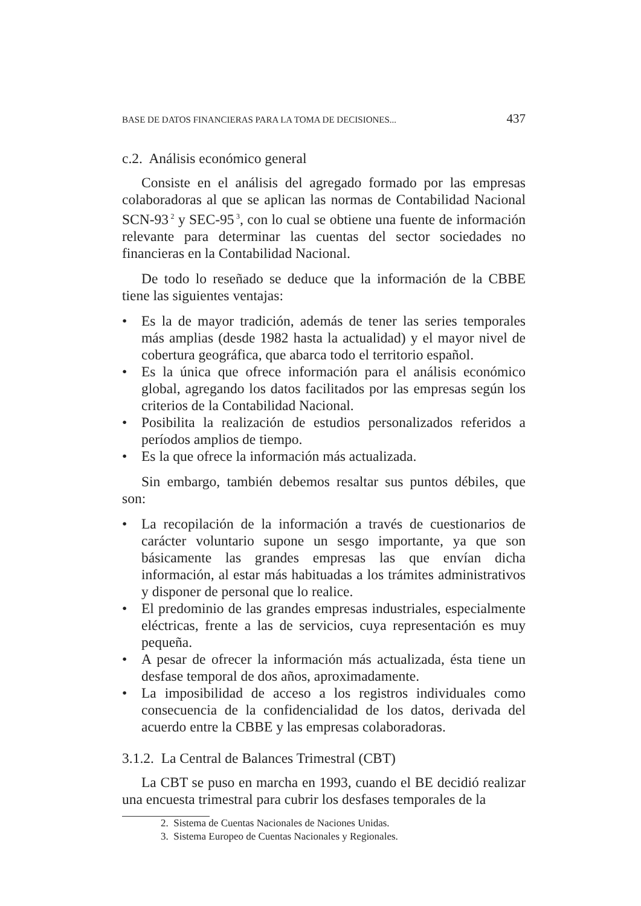BASE DE DATOS FINANCIERAS PARA LA TOMA DE DECISIONES... 437
c.2. Análisis económico general
Consiste en el análisis del agregado formado por las empresas colaboradoras al que se aplican las normas de Contabilidad Nacional SCN-93<sup>2</sup> y SEC-95<sup>3</sup>, con lo cual se obtiene una fuente de información relevante para determinar las cuentas del sector sociedades no financieras en la Contabilidad Nacional.
De todo lo reseñado se deduce que la información de la CBBE tiene las siguientes ventajas:
• Es la de mayor tradición, además de tener las series temporales más amplias (desde 1982 hasta la actualidad) y el mayor nivel de cobertura geográfica, que abarca todo el territorio español.
• Es la única que ofrece información para el análisis económico global, agregando los datos facilitados por las empresas según los criterios de la Contabilidad Nacional.
• Posibilita la realización de estudios personalizados referidos a períodos amplios de tiempo.
• Es la que ofrece la información más actualizada.
Sin embargo, también debemos resaltar sus puntos débiles, que son:
• La recopilación de la información a través de cuestionarios de carácter voluntario supone un sesgo importante, ya que son básicamente las grandes empresas las que envían dicha información, al estar más habituadas a los trámites administrativos y disponer de personal que lo realice.
• El predominio de las grandes empresas industriales, especialmente eléctricas, frente a las de servicios, cuya representación es muy pequeña.
• A pesar de ofrecer la información más actualizada, ésta tiene un desfase temporal de dos años, aproximadamente.
• La imposibilidad de acceso a los registros individuales como consecuencia de la confidencialidad de los datos, derivada del acuerdo entre la CBBE y las empresas colaboradoras.
3.1.2. La Central de Balances Trimestral (CBT)
La CBT se puso en marcha en 1993, cuando el BE decidió realizar una encuesta trimestral para cubrir los desfases temporales de la
2. Sistema de Cuentas Nacionales de Naciones Unidas.
3. Sistema Europeo de Cuentas Nacionales y Regionales.